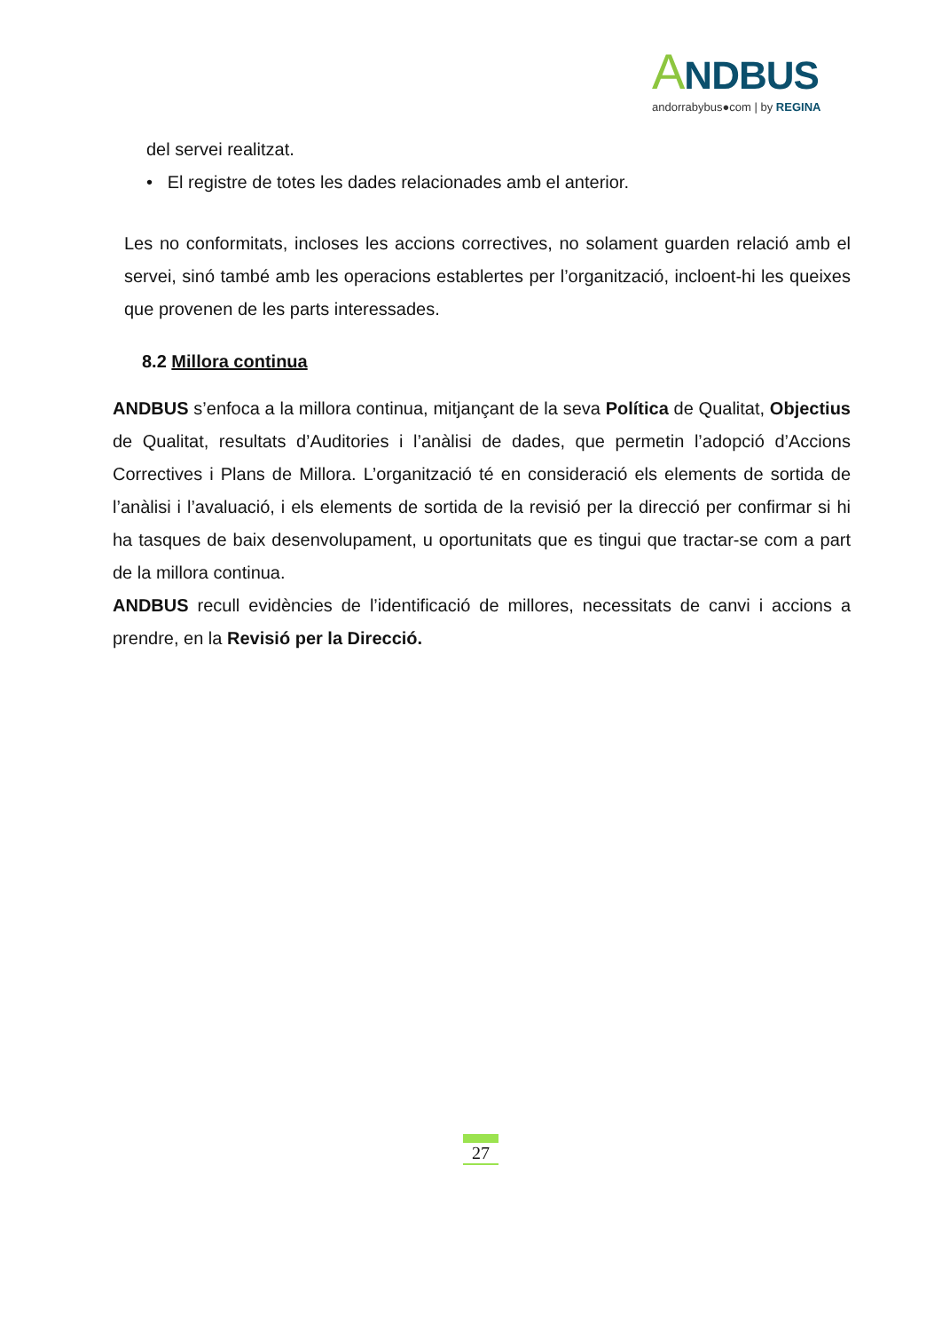ANDBUS
andorrabybus●com | by REGINA
del servei realitzat.
• El registre de totes les dades relacionades amb el anterior.
Les no conformitats, incloses les accions correctives, no solament guarden relació amb el servei, sinó també amb les operacions establertes per l’organització, incloent-hi les queixes que provenen de les parts interessades.
8.2 Millora continua
ANDBUS s’enfoca a la millora continua, mitjançant de la seva Política de Qualitat, Objectius de Qualitat, resultats d’Auditories i l’anàlisi de dades, que permetin l’adopció d’Accions Correctives i Plans de Millora. L’organització té en consideració els elements de sortida de l’anàlisi i l’avaluació, i els elements de sortida de la revisió per la direcció per confirmar si hi ha tasques de baix desenvolupament, u oportunitats que es tingui que tractar-se com a part de la millora continua.
ANDBUS recull evidències de l’identificació de millores, necessitats de canvi i accions a prendre, en la Revisió per la Direcció.
27